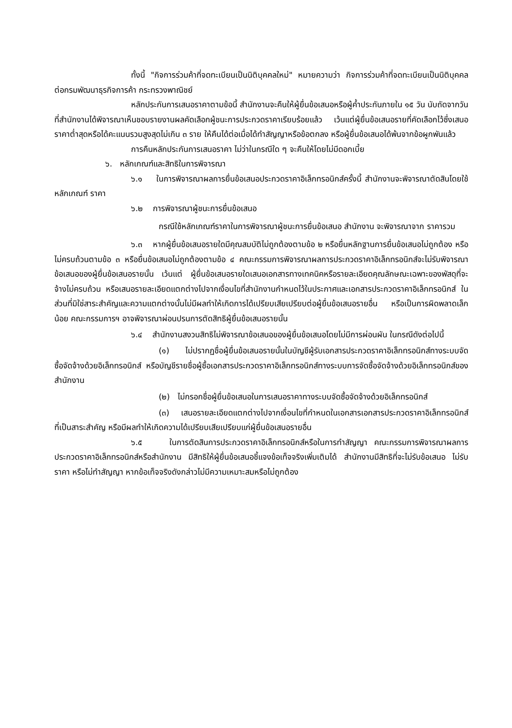ทั้งนี้ "กิจการร่วมค้าที่จดทะเบียนเป็นนิติบุคคลใหม่" หมายความว่า กิจการร่วมค้าที่จดทะเบียนเป็นนิติบุคคลต่อกรมพัฒนาธุรกิจการค้า กระทรวงพาณิชย์
หลักประกันการเสนอราคาตามข้อนี้ สำนักงานจะคืนให้ผู้ยื่นข้อเสนอหรือผู้ค้ำประกันภายใน ๑๕ วัน นับถัดจากวันที่สำนักงานได้พิจารณาเห็นชอบรายงานผลคัดเลือกผู้ชนะการประกวดราคาเรียบร้อยแล้ว เว้นแต่ผู้ยื่นข้อเสนอรายที่คัดเลือกไว้ซึ่งเสนอราคาต่ำสุดหรือได้คะแนนรวมสูงสุดไม่เกิน ๓ ราย ให้คืนได้ต่อเมื่อได้ทำสัญญาหรือข้อตกลง หรือผู้ยื่นข้อเสนอได้พ้นจากข้อผูกพันแล้ว
การคืนหลักประกันการเสนอราคา ไม่ว่าในกรณีใด ๆ จะคืนให้โดยไม่มีดอกเบี้ย
๖. หลักเกณฑ์และสิทธิในการพิจารณา
๖.๑ ในการพิจารณาผลการยื่นข้อเสนอประกวดราคาอิเล็กทรอนิกส์ครั้งนี้ สำนักงานจะพิจารณาตัดสินโดยใช้หลักเกณฑ์ ราคา
๖.๒ การพิจารณาผู้ชนะการยื่นข้อเสนอ
กรณีใช้หลักเกณฑ์ราคาในการพิจารณาผู้ชนะการยื่นข้อเสนอ สำนักงาน จะพิจารณาจาก ราคารวม
๖.๓ หากผู้ยื่นข้อเสนอรายใดมีคุณสมบัติไม่ถูกต้องตามข้อ ๒ หรือยื่นหลักฐานการยื่นข้อเสนอไม่ถูกต้อง หรือไม่ครบถ้วนตามข้อ ๓ หรือยื่นข้อเสนอไม่ถูกต้องตามข้อ ๔ คณะกรรมการพิจารณาผลการประกวดราคาอิเล็กทรอนิกส์จะไม่รับพิจารณาข้อเสนอของผู้ยื่นข้อเสนอรายนั้น เว้นแต่ ผู้ยื่นข้อเสนอรายใดเสนอเอกสารทางเทคนิคหรือรายละเอียดคุณลักษณะเฉพาะของพัสดุที่จะจ้างไม่ครบถ้วน หรือเสนอรายละเอียดแตกต่างไปจากเงื่อนไขที่สำนักงานกำหนดไว้ในประกาศและเอกสารประกวดราคาอิเล็กทรอนิกส์ ในส่วนที่มิใช่สาระสำคัญและความแตกต่างนั้นไม่มีผลทำให้เกิดการได้เปรียบเสียเปรียบต่อผู้ยื่นข้อเสนอรายอื่น หรือเป็นการผิดพลาดเล็กน้อย คณะกรรมการฯ อาจพิจารณาผ่อนปรนการตัดสิทธิผู้ยื่นข้อเสนอรายนั้น
๖.๔ สำนักงานสงวนสิทธิไม่พิจารณาข้อเสนอของผู้ยื่นข้อเสนอโดยไม่มีการผ่อนผัน ในกรณีดังต่อไปนี้
(๑) ไม่ปรากฏชื่อผู้ยื่นข้อเสนอรายนั้นในบัญชีผู้รับเอกสารประกวดราคาอิเล็กทรอนิกส์ทางระบบจัดซื้อจัดจ้างด้วยอิเล็กทรอนิกส์ หรือบัญชีรายชื่อผู้ซื้อเอกสารประกวดราคาอิเล็กทรอนิกส์ทางระบบการจัดซื้อจัดจ้างด้วยอิเล็กทรอนิกส์ของสำนักงาน
(๒) ไม่กรอกชื่อผู้ยื่นข้อเสนอในการเสนอราคาทางระบบจัดซื้อจัดจ้างด้วยอิเล็กทรอนิกส์
(๓) เสนอรายละเอียดแตกต่างไปจากเงื่อนไขที่กำหนดในเอกสารเอกสารประกวดราคาอิเล็กทรอนิกส์ที่เป็นสาระสำคัญ หรือมีผลทำให้เกิดความได้เปรียบเสียเปรียบแก่ผู้ยื่นข้อเสนอรายอื่น
๖.๕ ในการตัดสินการประกวดราคาอิเล็กทรอนิกส์หรือในการทำสัญญา คณะกรรมการพิจารณาผลการประกวดราคาอิเล็กทรอนิกส์หรือสำนักงาน มีสิทธิให้ผู้ยื่นข้อเสนอชี้แจงข้อเท็จจริงเพิ่มเติมได้ สำนักงานมีสิทธิที่จะไม่รับข้อเสนอ ไม่รับราคา หรือไม่ทำสัญญา หากข้อเท็จจริงดังกล่าวไม่มีความเหมาะสมหรือไม่ถูกต้อง